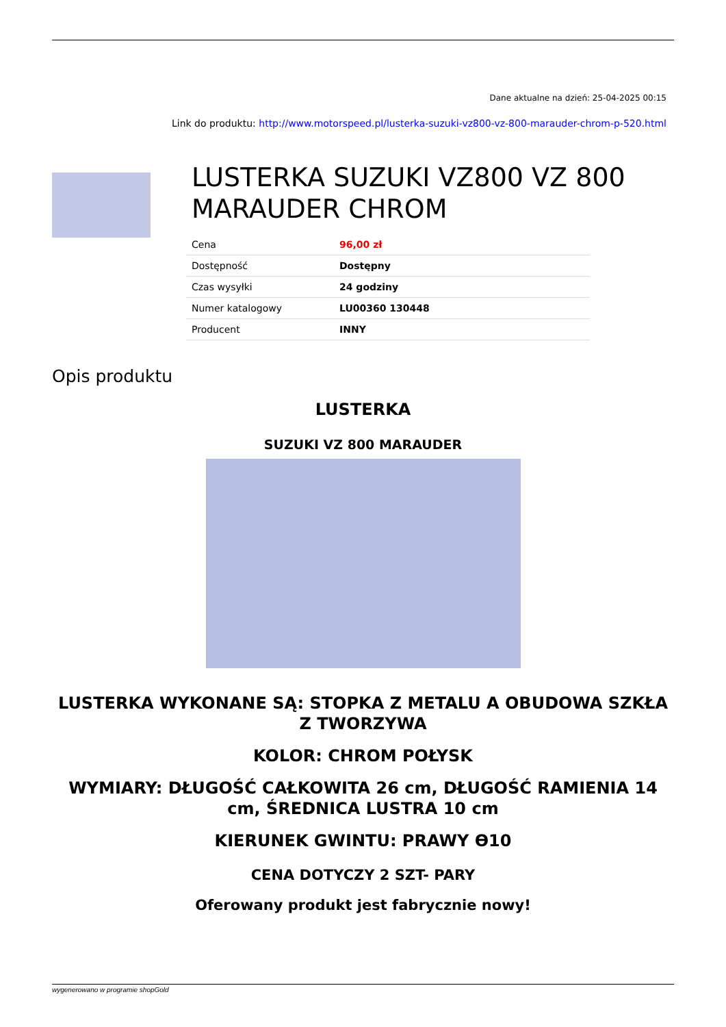Dane aktualne na dzień: 25-04-2025 00:15
Link do produktu: http://www.motorspeed.pl/lusterka-suzuki-vz800-vz-800-marauder-chrom-p-520.html
LUSTERKA SUZUKI VZ800 VZ 800 MARAUDER CHROM
| Cena | 96,00 zł |
| Dostępność | Dostępny |
| Czas wysyłki | 24 godziny |
| Numer katalogowy | LU00360 130448 |
| Producent | INNY |
Opis produktu
LUSTERKA
SUZUKI VZ 800 MARAUDER
LUSTERKA WYKONANE SĄ: STOPKA Z METALU A OBUDOWA SZKŁA Z TWORZYWA
KOLOR: CHROM POŁYSK
WYMIARY: DŁUGOŚĆ CAŁKOWITA 26 cm, DŁUGOŚĆ RAMIENIA 14 cm, ŚREDNICA LUSTRA 10 cm
KIERUNEK GWINTU: PRAWY Ө10
CENA DOTYCZY 2 SZT- PARY
Oferowany produkt jest fabrycznie nowy!
wygenerowano w programie shopGold